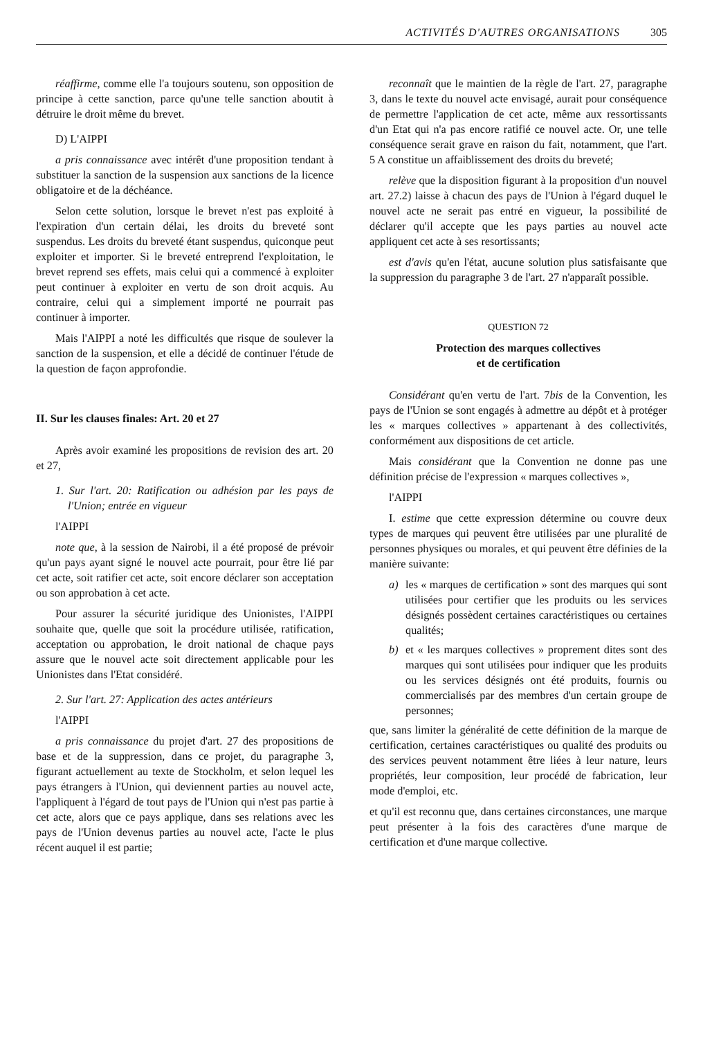ACTIVITÉS D'AUTRES ORGANISATIONS 305
réaffirme, comme elle l'a toujours soutenu, son opposition de principe à cette sanction, parce qu'une telle sanction aboutit à détruire le droit même du brevet.
D) L'AIPPI
a pris connaissance avec intérêt d'une proposition tendant à substituer la sanction de la suspension aux sanctions de la licence obligatoire et de la déchéance.
Selon cette solution, lorsque le brevet n'est pas exploité à l'expiration d'un certain délai, les droits du breveté sont suspendus. Les droits du breveté étant suspendus, quiconque peut exploiter et importer. Si le breveté entreprend l'exploitation, le brevet reprend ses effets, mais celui qui a commencé à exploiter peut continuer à exploiter en vertu de son droit acquis. Au contraire, celui qui a simplement importé ne pourrait pas continuer à importer.
Mais l'AIPPI a noté les difficultés que risque de soulever la sanction de la suspension, et elle a décidé de continuer l'étude de la question de façon approfondie.
II. Sur les clauses finales: Art. 20 et 27
Après avoir examiné les propositions de revision des art. 20 et 27,
1. Sur l'art. 20: Ratification ou adhésion par les pays de l'Union; entrée en vigueur
l'AIPPI
note que, à la session de Nairobi, il a été proposé de prévoir qu'un pays ayant signé le nouvel acte pourrait, pour être lié par cet acte, soit ratifier cet acte, soit encore déclarer son acceptation ou son approbation à cet acte.
Pour assurer la sécurité juridique des Unionistes, l'AIPPI souhaite que, quelle que soit la procédure utilisée, ratification, acceptation ou approbation, le droit national de chaque pays assure que le nouvel acte soit directement applicable pour les Unionistes dans l'Etat considéré.
2. Sur l'art. 27: Application des actes antérieurs
l'AIPPI
a pris connaissance du projet d'art. 27 des propositions de base et de la suppression, dans ce projet, du paragraphe 3, figurant actuellement au texte de Stockholm, et selon lequel les pays étrangers à l'Union, qui deviennent parties au nouvel acte, l'appliquent à l'égard de tout pays de l'Union qui n'est pas partie à cet acte, alors que ce pays applique, dans ses relations avec les pays de l'Union devenus parties au nouvel acte, l'acte le plus récent auquel il est partie;
reconnaît que le maintien de la règle de l'art. 27, paragraphe 3, dans le texte du nouvel acte envisagé, aurait pour conséquence de permettre l'application de cet acte, même aux ressortissants d'un Etat qui n'a pas encore ratifié ce nouvel acte. Or, une telle conséquence serait grave en raison du fait, notamment, que l'art. 5 A constitue un affaiblissement des droits du breveté;
relève que la disposition figurant à la proposition d'un nouvel art. 27.2) laisse à chacun des pays de l'Union à l'égard duquel le nouvel acte ne serait pas entré en vigueur, la possibilité de déclarer qu'il accepte que les pays parties au nouvel acte appliquent cet acte à ses resortissants;
est d'avis qu'en l'état, aucune solution plus satisfaisante que la suppression du paragraphe 3 de l'art. 27 n'apparaît possible.
QUESTION 72
Protection des marques collectives
et de certification
Considérant qu'en vertu de l'art. 7bis de la Convention, les pays de l'Union se sont engagés à admettre au dépôt et à protéger les « marques collectives » appartenant à des collectivités, conformément aux dispositions de cet article.
Mais considérant que la Convention ne donne pas une définition précise de l'expression « marques collectives »,
l'AIPPI
I. estime que cette expression détermine ou couvre deux types de marques qui peuvent être utilisées par une pluralité de personnes physiques ou morales, et qui peuvent être définies de la manière suivante:
a) les « marques de certification » sont des marques qui sont utilisées pour certifier que les produits ou les services désignés possèdent certaines caractéristiques ou certaines qualités;
b) et « les marques collectives » proprement dites sont des marques qui sont utilisées pour indiquer que les produits ou les services désignés ont été produits, fournis ou commercialisés par des membres d'un certain groupe de personnes;
que, sans limiter la généralité de cette définition de la marque de certification, certaines caractéristiques ou qualité des produits ou des services peuvent notamment être liées à leur nature, leurs propriétés, leur composition, leur procédé de fabrication, leur mode d'emploi, etc.
et qu'il est reconnu que, dans certaines circonstances, une marque peut présenter à la fois des caractères d'une marque de certification et d'une marque collective.